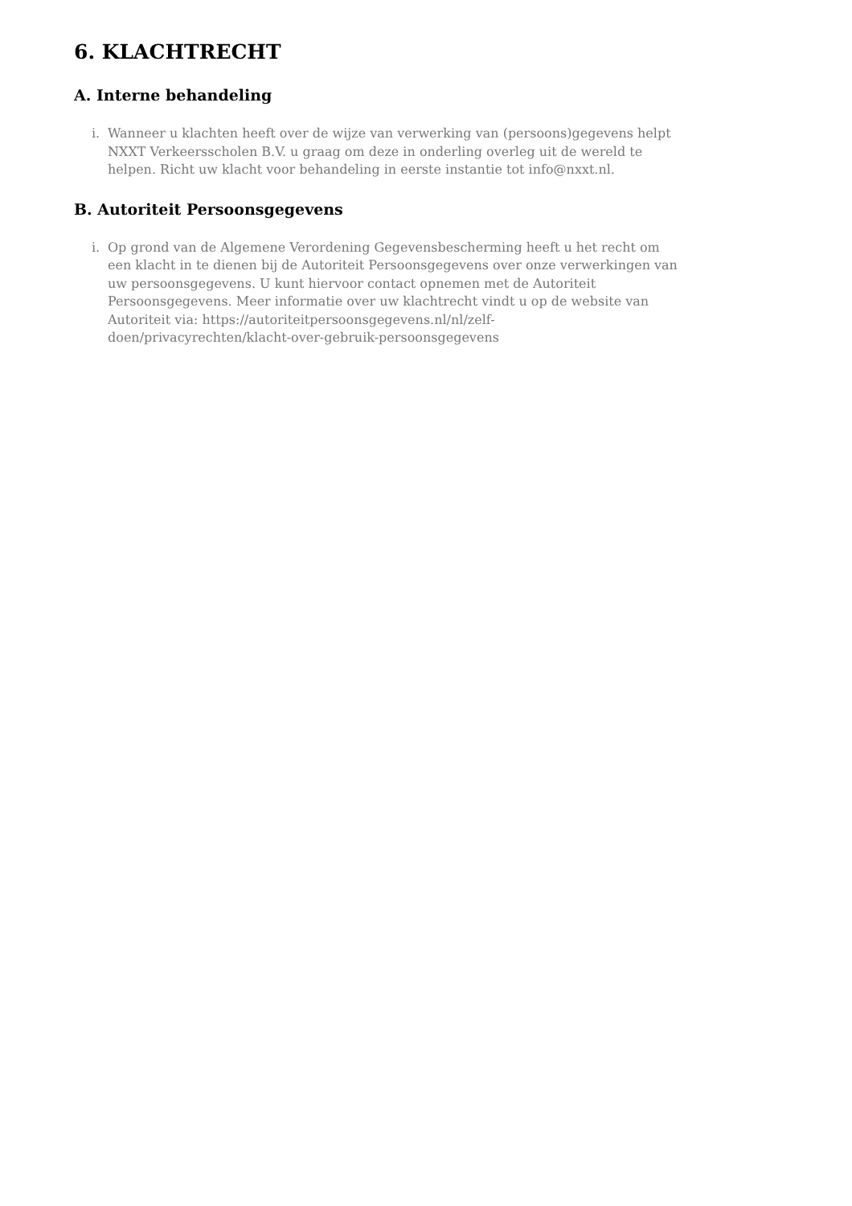6. KLACHTRECHT
A. Interne behandeling
i. Wanneer u klachten heeft over de wijze van verwerking van (persoons)gegevens helpt NXXT Verkeersscholen B.V. u graag om deze in onderling overleg uit de wereld te helpen. Richt uw klacht voor behandeling in eerste instantie tot info@nxxt.nl.
B. Autoriteit Persoonsgegevens
i. Op grond van de Algemene Verordening Gegevensbescherming heeft u het recht om een klacht in te dienen bij de Autoriteit Persoonsgegevens over onze verwerkingen van uw persoonsgegevens. U kunt hiervoor contact opnemen met de Autoriteit Persoonsgegevens. Meer informatie over uw klachtrecht vindt u op de website van Autoriteit via: https://autoriteitpersoonsgegevens.nl/nl/zelf-
doen/privacyrechten/klacht-over-gebruik-persoonsgegevens